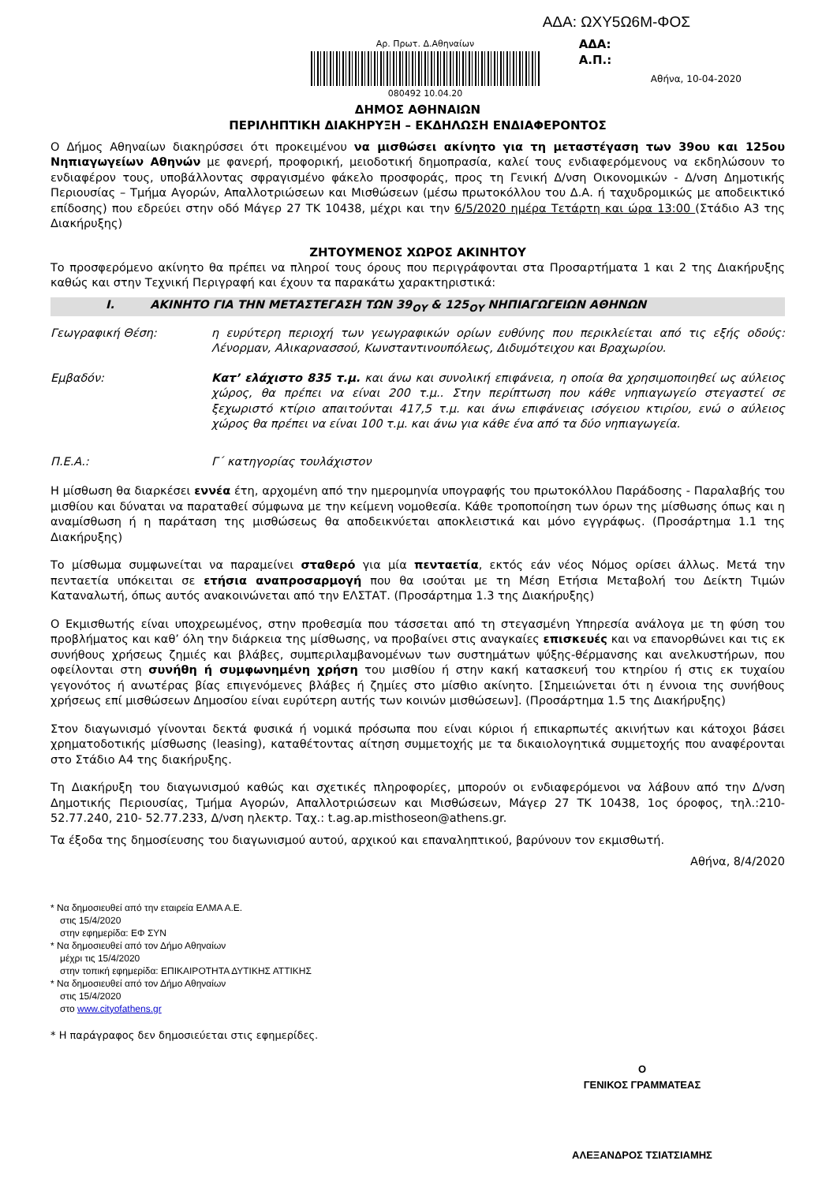ΑΔΑ: ΩΧΥ5Ω6Μ-ΦΟΣ
Αρ. Πρωτ. Δ.Αθηναίων
080492 10.04.20
ΑΔΑ:
Α.Π.:
Αθήνα, 10-04-2020
ΔΗΜΟΣ ΑΘΗΝΑΙΩΝ
ΠΕΡΙΛΗΠΤΙΚΗ ΔΙΑΚΗΡΥΞΗ – ΕΚΔΗΛΩΣΗ ΕΝΔΙΑΦΕΡΟΝΤΟΣ
Ο Δήμος Αθηναίων διακηρύσσει ότι προκειμένου να μισθώσει ακίνητο για τη μεταστέγαση των 39ου και 125ου Νηπιαγωγείων Αθηνών με φανερή, προφορική, μειοδοτική δημοπρασία, καλεί τους ενδιαφερόμενους να εκδηλώσουν το ενδιαφέρον τους, υποβάλλοντας σφραγισμένο φάκελο προσφοράς, προς τη Γενική Δ/νση Οικονομικών - Δ/νση Δημοτικής Περιουσίας – Τμήμα Αγορών, Απαλλοτριώσεων και Μισθώσεων (μέσω πρωτοκόλλου του Δ.Α. ή ταχυδρομικώς με αποδεικτικό επίδοσης) που εδρεύει στην οδό Μάγερ 27 ΤΚ 10438, μέχρι και την 6/5/2020 ημέρα Τετάρτη και ώρα 13:00 (Στάδιο Α3 της Διακήρυξης)
ΖΗΤΟΥΜΕΝΟΣ ΧΩΡΟΣ ΑΚΙΝΗΤΟΥ
Το προσφερόμενο ακίνητο θα πρέπει να πληροί τους όρους που περιγράφονται στα Προσαρτήματα 1 και 2 της Διακήρυξης καθώς και στην Τεχνική Περιγραφή και έχουν τα παρακάτω χαρακτηριστικά:
I. ΑΚΙΝΗΤΟ ΓΙΑ ΤΗΝ ΜΕΤΑΣΤΕΓΑΣΗ ΤΩΝ 39<sub>ΟΥ</sub> & 125<sub>ΟΥ</sub> ΝΗΠΙΑΓΩΓΕΙΩΝ ΑΘΗΝΩΝ
Γεωγραφική Θέση: η ευρύτερη περιοχή των γεωγραφικών ορίων ευθύνης που περικλείεται από τις εξής οδούς: Λένορμαν, Αλικαρνασσού, Κωνσταντινουπόλεως, Διδυμότειχου και Βραχωρίου.
Εμβαδόν: Κατ’ ελάχιστο 835 τ.μ. και άνω και συνολική επιφάνεια, η οποία θα χρησιμοποιηθεί ως αύλειος χώρος, θα πρέπει να είναι 200 τ.μ.. Στην περίπτωση που κάθε νηπιαγωγείο στεγαστεί σε ξεχωριστό κτίριο απαιτούνται 417,5 τ.μ. και άνω επιφάνειας ισόγειου κτιρίου, ενώ ο αύλειος χώρος θα πρέπει να είναι 100 τ.μ. και άνω για κάθε ένα από τα δύο νηπιαγωγεία.
Π.Ε.Α.: Γ΄ κατηγορίας τουλάχιστον
Η μίσθωση θα διαρκέσει εννέα έτη, αρχομένη από την ημερομηνία υπογραφής του πρωτοκόλλου Παράδοσης - Παραλαβής του μισθίου και δύναται να παραταθεί σύμφωνα με την κείμενη νομοθεσία. Κάθε τροποποίηση των όρων της μίσθωσης όπως και η αναμίσθωση ή η παράταση της μισθώσεως θα αποδεικνύεται αποκλειστικά και μόνο εγγράφως. (Προσάρτημα 1.1 της Διακήρυξης)
Το μίσθωμα συμφωνείται να παραμείνει σταθερό για μία πενταετία, εκτός εάν νέος Νόμος ορίσει άλλως. Μετά την πενταετία υπόκειται σε ετήσια αναπροσαρμογή που θα ισούται με τη Μέση Ετήσια Μεταβολή του Δείκτη Τιμών Καταναλωτή, όπως αυτός ανακοινώνεται από την ΕΛΣΤΑΤ. (Προσάρτημα 1.3 της Διακήρυξης)
Ο Εκμισθωτής είναι υποχρεωμένος, στην προθεσμία που τάσσεται από τη στεγασμένη Υπηρεσία ανάλογα με τη φύση του προβλήματος και καθ’ όλη την διάρκεια της μίσθωσης, να προβαίνει στις αναγκαίες επισκευές και να επανορθώνει και τις εκ συνήθους χρήσεως ζημιές και βλάβες, συμπεριλαμβανομένων των συστημάτων ψύξης-θέρμανσης και ανελκυστήρων, που οφείλονται στη συνήθη ή συμφωνημένη χρήση του μισθίου ή στην κακή κατασκευή του κτηρίου ή στις εκ τυχαίου γεγονότος ή ανωτέρας βίας επιγενόμενες βλάβες ή ζημίες στο μίσθιο ακίνητο. [Σημειώνεται ότι η έννοια της συνήθους χρήσεως επί μισθώσεων Δημοσίου είναι ευρύτερη αυτής των κοινών μισθώσεων]. (Προσάρτημα 1.5 της Διακήρυξης)
Στον διαγωνισμό γίνονται δεκτά φυσικά ή νομικά πρόσωπα που είναι κύριοι ή επικαρπωτές ακινήτων και κάτοχοι βάσει χρηματοδοτικής μίσθωσης (leasing), καταθέτοντας αίτηση συμμετοχής με τα δικαιολογητικά συμμετοχής που αναφέρονται στο Στάδιο Α4 της διακήρυξης.
Τη Διακήρυξη του διαγωνισμού καθώς και σχετικές πληροφορίες, μπορούν οι ενδιαφερόμενοι να λάβουν από την Δ/νση Δημοτικής Περιουσίας, Τμήμα Αγορών, Απαλλοτριώσεων και Μισθώσεων, Μάγερ 27 ΤΚ 10438, 1ος όροφος, τηλ.:210-52.77.240, 210- 52.77.233, Δ/νση ηλεκτρ. Ταχ.: t.ag.ap.misthoseon@athens.gr.
Τα έξοδα της δημοσίευσης του διαγωνισμού αυτού, αρχικού και επαναληπτικού, βαρύνουν τον εκμισθωτή.
Αθήνα, 8/4/2020
* Να δημοσιευθεί από την εταιρεία ΕΛΜΑ Α.Ε.
στις 15/4/2020
στην εφημερίδα: ΕΦ ΣΥΝ
* Να δημοσιευθεί από τον Δήμο Αθηναίων
μέχρι τις 15/4/2020
στην τοπική εφημερίδα: ΕΠΙΚΑΙΡΟΤΗΤΑ ΔΥΤΙΚΗΣ ΑΤΤΙΚΗΣ
* Να δημοσιευθεί από τον Δήμο Αθηναίων
στις 15/4/2020
στο www.cityofathens.gr
* Η παράγραφος δεν δημοσιεύεται στις εφημερίδες.
Ο
ΓΕΝΙΚΟΣ ΓΡΑΜΜΑΤΕΑΣ
ΑΛΕΞΑΝΔΡΟΣ ΤΣΙΑΤΣΙΑΜΗΣ